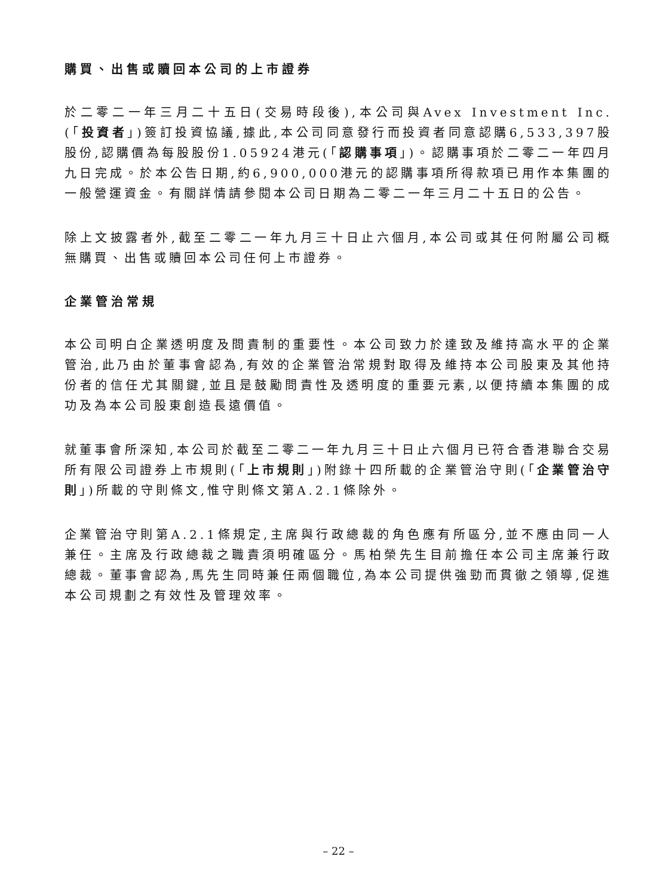購買、出售或贖回本公司的上市證券
於二零二一年三月二十五日(交易時段後),本公司與Avex Investment Inc.(「投資者」)簽訂投資協議,據此,本公司同意發行而投資者同意認購6,533,397股股份,認購價為每股股份1.05924港元(「認購事項」)。認購事項於二零二一年四月九日完成。於本公告日期,約6,900,000港元的認購事項所得款項已用作本集團的一般營運資金。有關詳情請參閱本公司日期為二零二一年三月二十五日的公告。
除上文披露者外,截至二零二一年九月三十日止六個月,本公司或其任何附屬公司概無購買、出售或贖回本公司任何上市證券。
企業管治常規
本公司明白企業透明度及問責制的重要性。本公司致力於達致及維持高水平的企業管治,此乃由於董事會認為,有效的企業管治常規對取得及維持本公司股東及其他持份者的信任尤其關鍵,並且是鼓勵問責性及透明度的重要元素,以便持續本集團的成功及為本公司股東創造長遠價值。
就董事會所深知,本公司於截至二零二一年九月三十日止六個月已符合香港聯合交易所有限公司證券上市規則(「上市規則」)附錄十四所載的企業管治守則(「企業管治守則」)所載的守則條文,惟守則條文第A.2.1條除外。
企業管治守則第A.2.1條規定,主席與行政總裁的角色應有所區分,並不應由同一人兼任。主席及行政總裁之職責須明確區分。馬柏榮先生目前擔任本公司主席兼行政總裁。董事會認為,馬先生同時兼任兩個職位,為本公司提供強勁而貫徹之領導,促進本公司規劃之有效性及管理效率。
– 22 –